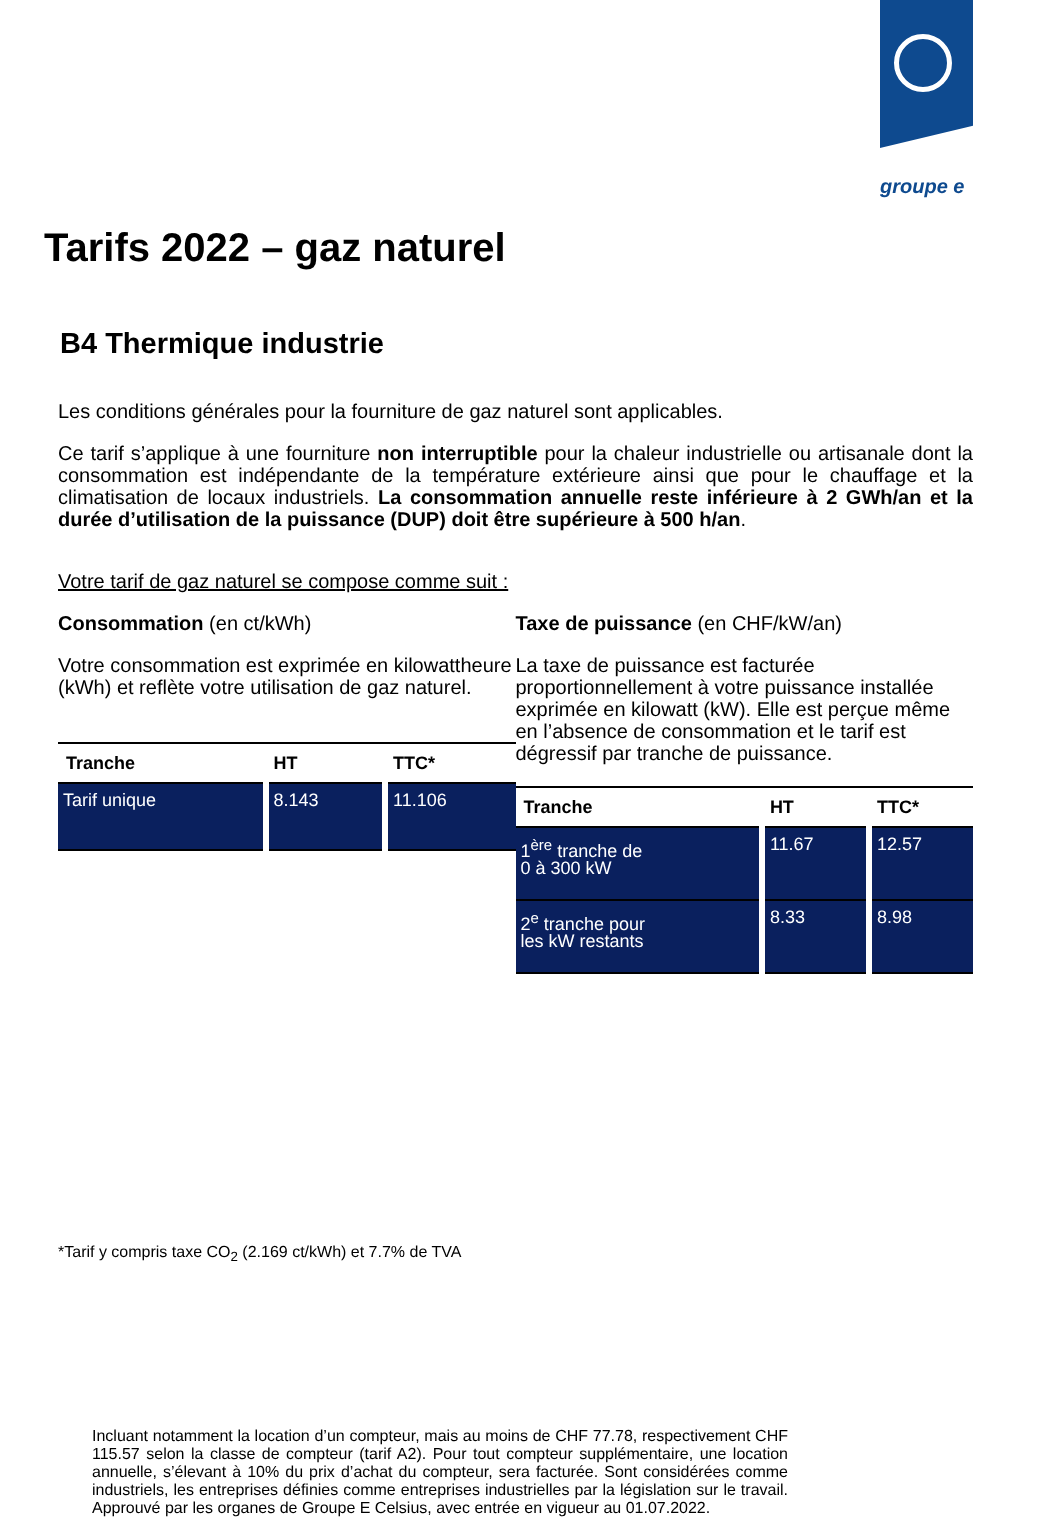groupe e
Tarifs 2022 – gaz naturel
B4 Thermique industrie
Les conditions générales pour la fourniture de gaz naturel sont applicables.
Ce tarif s’applique à une fourniture non interruptible pour la chaleur industrielle ou artisanale dont la consommation est indépendante de la température extérieure ainsi que pour le chauffage et la climatisation de locaux industriels. La consommation annuelle reste inférieure à 2 GWh/an et la durée d’utilisation de la puissance (DUP) doit être supérieure à 500 h/an.
Votre tarif de gaz naturel se compose comme suit :
Consommation (en ct/kWh)
Votre consommation est exprimée en kilowattheure (kWh) et reflète votre utilisation de gaz naturel.
| Tranche | HT | TTC* |
| --- | --- | --- |
| Tarif unique | 8.143 | 11.106 |
Taxe de puissance (en CHF/kW/an)
La taxe de puissance est facturée proportionnellement à votre puissance installée exprimée en kilowatt (kW). Elle est perçue même en l’absence de consommation et le tarif est dégressif par tranche de puissance.
| Tranche | HT | TTC* |
| --- | --- | --- |
| 1<sup>ère</sup> tranche de 0 à 300 kW | 11.67 | 12.57 |
| 2<sup>e</sup> tranche pour les kW restants | 8.33 | 8.98 |
*Tarif y compris taxe CO<sub>2</sub> (2.169 ct/kWh) et 7.7% de TVA
Incluant notamment la location d’un compteur, mais au moins de CHF 77.78, respectivement CHF 115.57 selon la classe de compteur (tarif A2). Pour tout compteur supplémentaire, une location annuelle, s’élevant à 10% du prix d’achat du compteur, sera facturée. Sont considérées comme industriels, les entreprises définies comme entreprises industrielles par la législation sur le travail. Approuvé par les organes de Groupe E Celsius, avec entrée en vigueur au 01.07.2022.